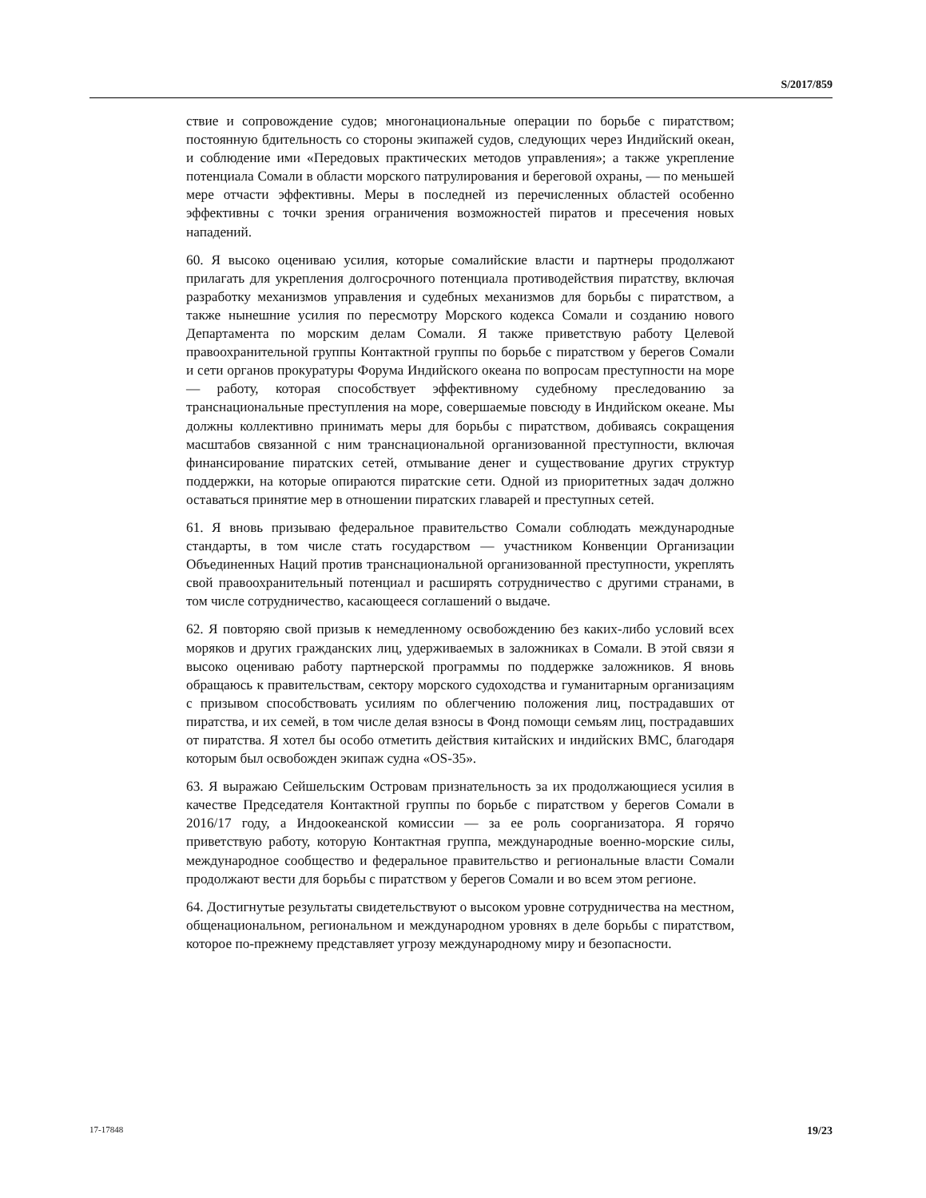S/2017/859
ствие и сопровождение судов; многонациональные операции по борьбе с пиратством; постоянную бдительность со стороны экипажей судов, следующих через Индийский океан, и соблюдение ими «Передовых практических методов управления»; а также укрепление потенциала Сомали в области морского патрулирования и береговой охраны, — по меньшей мере отчасти эффективны. Меры в последней из перечисленных областей особенно эффективны с точки зрения ограничения возможностей пиратов и пресечения новых нападений.
60. Я высоко оцениваю усилия, которые сомалийские власти и партнеры продолжают прилагать для укрепления долгосрочного потенциала противодействия пиратству, включая разработку механизмов управления и судебных механизмов для борьбы с пиратством, а также нынешние усилия по пересмотру Морского кодекса Сомали и созданию нового Департамента по морским делам Сомали. Я также приветствую работу Целевой правоохранительной группы Контактной группы по борьбе с пиратством у берегов Сомали и сети органов прокуратуры Форума Индийского океана по вопросам преступности на море — работу, которая способствует эффективному судебному преследованию за транснациональные преступления на море, совершаемые повсюду в Индийском океане. Мы должны коллективно принимать меры для борьбы с пиратством, добиваясь сокращения масштабов связанной с ним транснациональной организованной преступности, включая финансирование пиратских сетей, отмывание денег и существование других структур поддержки, на которые опираются пиратские сети. Одной из приоритетных задач должно оставаться принятие мер в отношении пиратских главарей и преступных сетей.
61. Я вновь призываю федеральное правительство Сомали соблюдать международные стандарты, в том числе стать государством — участником Конвенции Организации Объединенных Наций против транснациональной организованной преступности, укреплять свой правоохранительный потенциал и расширять сотрудничество с другими странами, в том числе сотрудничество, касающееся соглашений о выдаче.
62. Я повторяю свой призыв к немедленному освобождению без каких-либо условий всех моряков и других гражданских лиц, удерживаемых в заложниках в Сомали. В этой связи я высоко оцениваю работу партнерской программы по поддержке заложников. Я вновь обращаюсь к правительствам, сектору морского судоходства и гуманитарным организациям с призывом способствовать усилиям по облегчению положения лиц, пострадавших от пиратства, и их семей, в том числе делая взносы в Фонд помощи семьям лиц, пострадавших от пиратства. Я хотел бы особо отметить действия китайских и индийских ВМС, благодаря которым был освобожден экипаж судна «OS-35».
63. Я выражаю Сейшельским Островам признательность за их продолжающиеся усилия в качестве Председателя Контактной группы по борьбе с пиратством у берегов Сомали в 2016/17 году, а Индоокеанской комиссии — за ее роль соорганизатора. Я горячо приветствую работу, которую Контактная группа, международные военно-морские силы, международное сообщество и федеральное правительство и региональные власти Сомали продолжают вести для борьбы с пиратством у берегов Сомали и во всем этом регионе.
64. Достигнутые результаты свидетельствуют о высоком уровне сотрудничества на местном, общенациональном, региональном и международном уровнях в деле борьбы с пиратством, которое по-прежнему представляет угрозу международному миру и безопасности.
17-17848 19/23